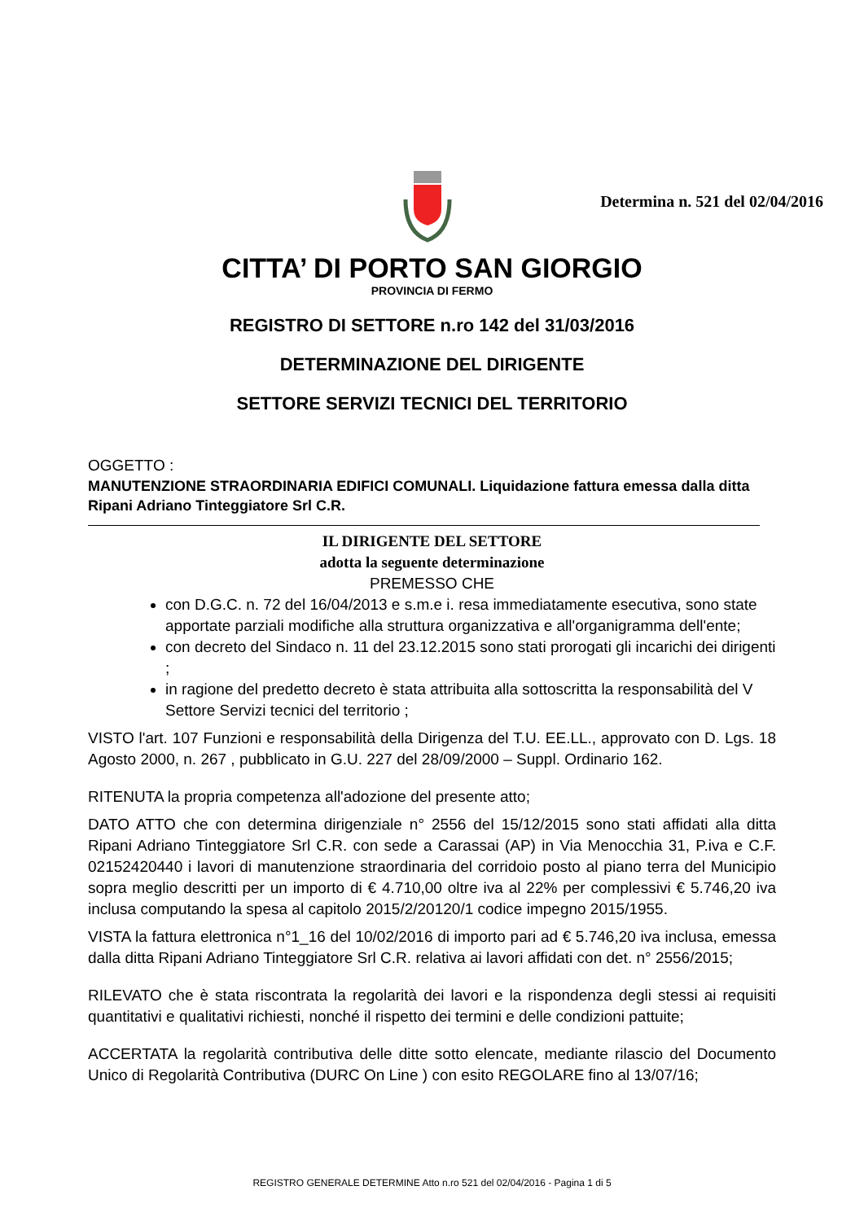Determina n. 521 del 02/04/2016
CITTA’ DI PORTO SAN GIORGIO
PROVINCIA DI FERMO
REGISTRO DI SETTORE n.ro 142 del 31/03/2016
DETERMINAZIONE DEL DIRIGENTE
SETTORE SERVIZI TECNICI DEL TERRITORIO
OGGETTO :
MANUTENZIONE STRAORDINARIA EDIFICI COMUNALI. Liquidazione fattura emessa dalla ditta Ripani Adriano Tinteggiatore Srl C.R.
IL DIRIGENTE DEL SETTORE
adotta la seguente determinazione
PREMESSO CHE
con D.G.C. n. 72 del 16/04/2013 e s.m.e i. resa immediatamente esecutiva, sono state apportate parziali modifiche alla struttura organizzativa e all'organigramma dell'ente;
con decreto del Sindaco n. 11 del 23.12.2015 sono stati prorogati gli incarichi dei dirigenti ;
in ragione del predetto decreto è stata attribuita alla sottoscritta la responsabilità del V Settore Servizi tecnici del territorio ;
VISTO l'art. 107 Funzioni e responsabilità della Dirigenza del T.U. EE.LL., approvato con D. Lgs. 18 Agosto 2000, n. 267 , pubblicato in G.U. 227 del 28/09/2000 – Suppl. Ordinario 162.
RITENUTA la propria competenza all'adozione del presente atto;
DATO ATTO che con determina dirigenziale n° 2556 del 15/12/2015 sono stati affidati alla ditta Ripani Adriano Tinteggiatore Srl C.R. con sede a Carassai (AP) in Via Menocchia 31, P.iva e C.F. 02152420440 i lavori di manutenzione straordinaria del corridoio posto al piano terra del Municipio sopra meglio descritti per un importo di € 4.710,00 oltre iva al 22% per complessivi € 5.746,20 iva inclusa computando la spesa al capitolo 2015/2/20120/1 codice impegno 2015/1955.
VISTA la fattura elettronica n°1_16 del 10/02/2016 di importo pari ad € 5.746,20 iva inclusa, emessa dalla ditta Ripani Adriano Tinteggiatore Srl C.R. relativa ai lavori affidati con det. n° 2556/2015;
RILEVATO che è stata riscontrata la regolarità dei lavori e la rispondenza degli stessi ai requisiti quantitativi e qualitativi richiesti, nonché il rispetto dei termini e delle condizioni pattuite;
ACCERTATA la regolarità contributiva delle ditte sotto elencate, mediante rilascio del Documento Unico di Regolarità Contributiva (DURC On Line ) con esito REGOLARE fino al 13/07/16;
REGISTRO GENERALE DETERMINE Atto n.ro 521 del 02/04/2016 - Pagina 1 di 5